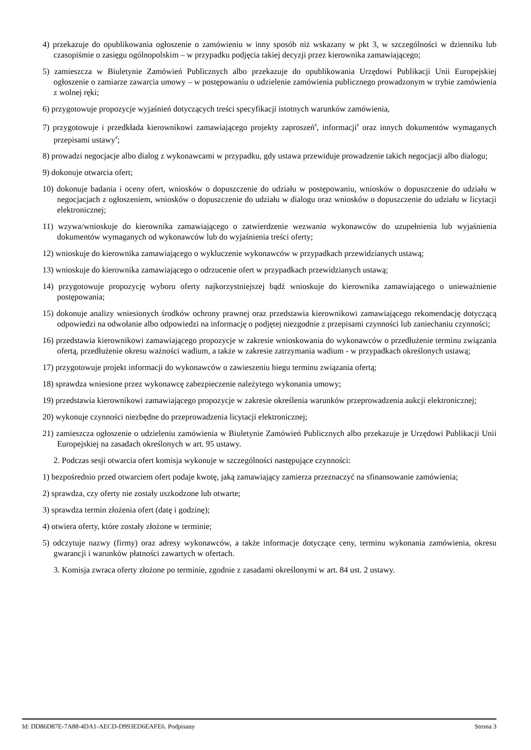4) przekazuje do opublikowania ogłoszenie o zamówieniu w inny sposób niż wskazany w pkt 3, w szczególności w dzienniku lub czasopiśmie o zasięgu ogólnopolskim – w przypadku podjęcia takiej decyzji przez kierownika zamawiającego;
5) zamieszcza w Biuletynie Zamówień Publicznych albo przekazuje do opublikowania Urzędowi Publikacji Unii Europejskiej ogłoszenie o zamiarze zawarcia umowy – w postępowaniu o udzielenie zamówienia publicznego prowadzonym w trybie zamówienia z wolnej ręki;
6) przygotowuje propozycje wyjaśnień dotyczących treści specyfikacji istotnych warunków zamówienia,
7) przygotowuje i przedkłada kierownikowi zamawiającego projekty zaproszeń<sup>#</sup>, informacji<sup>#</sup> oraz innych dokumentów wymaganych przepisami ustawy<sup>#</sup>;
8) prowadzi negocjacje albo dialog z wykonawcami w przypadku, gdy ustawa przewiduje prowadzenie takich negocjacji albo dialogu;
9) dokonuje otwarcia ofert;
10) dokonuje badania i oceny ofert, wniosków o dopuszczenie do udziału w postępowaniu, wniosków o dopuszczenie do udziału w negocjacjach z ogłoszeniem, wniosków o dopuszczenie do udziału w dialogu oraz wniosków o dopuszczenie do udziału w licytacji elektronicznej;
11) wzywa/wnioskuje do kierownika zamawiającego o zatwierdzenie wezwania wykonawców do uzupełnienia lub wyjaśnienia dokumentów wymaganych od wykonawców lub do wyjaśnienia treści oferty;
12) wnioskuje do kierownika zamawiającego o wykluczenie wykonawców w przypadkach przewidzianych ustawą;
13) wnioskuje do kierownika zamawiającego o odrzucenie ofert w przypadkach przewidzianych ustawą;
14) przygotowuje propozycję wyboru oferty najkorzystniejszej bądź wnioskuje do kierownika zamawiającego o unieważnienie postępowania;
15) dokonuje analizy wniesionych środków ochrony prawnej oraz przedstawia kierownikowi zamawiającego rekomendację dotyczącą odpowiedzi na odwołanie albo odpowiedzi na informację o podjętej niezgodnie z przepisami czynności lub zaniechaniu czynności;
16) przedstawia kierownikowi zamawiającego propozycje w zakresie wnioskowania do wykonawców o przedłużenie terminu związania ofertą, przedłużenie okresu ważności wadium, a także w zakresie zatrzymania wadium - w przypadkach określonych ustawą;
17) przygotowuje projekt informacji do wykonawców o zawieszeniu biegu terminu związania ofertą;
18) sprawdza wniesione przez wykonawcę zabezpieczenie należytego wykonania umowy;
19) przedstawia kierownikowi zamawiającego propozycje w zakresie określenia warunków przeprowadzenia aukcji elektronicznej;
20) wykonuje czynności niezbędne do przeprowadzenia licytacji elektronicznej;
21) zamieszcza ogłoszenie o udzieleniu zamówienia w Biuletynie Zamówień Publicznych albo przekazuje je Urzędowi Publikacji Unii Europejskiej na zasadach określonych w art. 95 ustawy.
2. Podczas sesji otwarcia ofert komisja wykonuje w szczególności następujące czynności:
1) bezpośrednio przed otwarciem ofert podaje kwotę, jaką zamawiający zamierza przeznaczyć na sfinansowanie zamówienia;
2) sprawdza, czy oferty nie zostały uszkodzone lub otwarte;
3) sprawdza termin złożenia ofert (datę i godzinę);
4) otwiera oferty, które zostały złożone w terminie;
5) odczytuje nazwy (firmy) oraz adresy wykonawców, a także informacje dotyczące ceny, terminu wykonania zamówienia, okresu gwarancji i warunków płatności zawartych w ofertach.
3. Komisja zwraca oferty złożone po terminie, zgodnie z zasadami określonymi w art. 84 ust. 2 ustawy.
Id: DD86D87E-7A88-4DA1-AECD-D993ED6EAFE6. Podpisany Strona 3